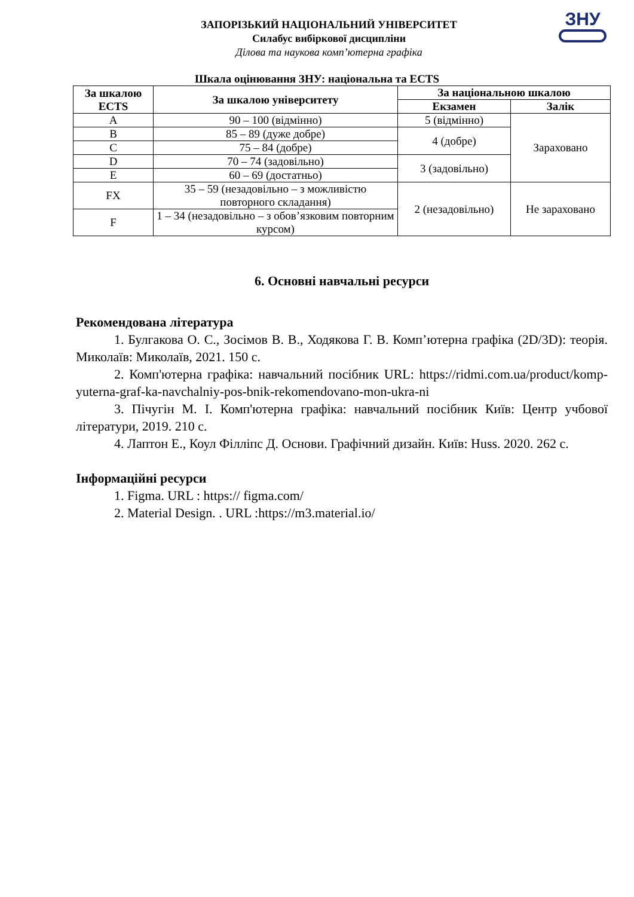ЗНУ
ЗАПОРІЗЬКИЙ НАЦІОНАЛЬНИЙ УНІВЕРСИТЕТ
Силабус вибіркової дисципліни
Ділова та наукова комп’ютерна графіка
Шкала оцінювання ЗНУ: національна та ECTS
| За шкалою ECTS | За шкалою університету | За національною шкалою | |
| --- | --- | --- | --- |
| | | Екзамен | Залік |
| A | 90 – 100 (відмінно) | 5 (відмінно) | Зараховано |
| B | 85 – 89 (дуже добре) | 4 (добре) | |
| C | 75 – 84 (добре) | | |
| D | 70 – 74 (задовільно) | 3 (задовільно) | |
| E | 60 – 69 (достатньо) | | |
| FX | 35 – 59 (незадовільно – з можливістю повторного складання) | 2 (незадовільно) | Не зараховано |
| F | 1 – 34 (незадовільно – з обов’язковим повторним курсом) | | |
6. Основні навчальні ресурси
Рекомендована література
1. Булгакова О. С., Зосімов В. В., Ходякова Г. В. Комп’ютерна графіка (2D/3D): теорія. Миколаїв: Миколаїв, 2021. 150 с.
2. Комп'ютерна графіка: навчальний посібник URL: https://ridmi.com.ua/product/komp-yuterna-graf-ka-navchalniy-pos-bnik-rekomendovano-mon-ukra-ni
3. Пічугін М. І. Комп'ютерна графіка: навчальний посібник Київ: Центр учбової літератури, 2019. 210 с.
4. Лаптон Е., Коул Філліпс Д. Основи. Графічний дизайн. Київ: Huss. 2020. 262 с.
Інформаційні ресурси
1. Figma. URL : https:// figma.com/
2. Material Design. . URL :https://m3.material.io/